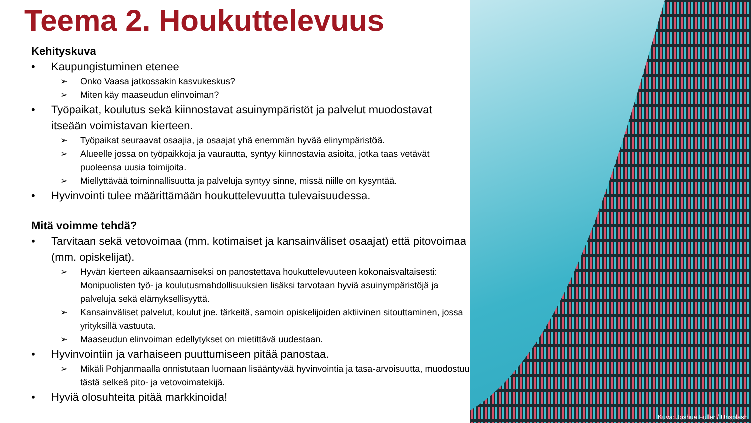Teema 2. Houkuttelevuus
Kehityskuva
• Kaupungistuminen etenee
➢ Onko Vaasa jatkossakin kasvukeskus?
➢ Miten käy maaseudun elinvoiman?
• Työpaikat, koulutus sekä kiinnostavat asuinympäristöt ja palvelut muodostavat itseään voimistavan kierteen.
➢ Työpaikat seuraavat osaajia, ja osaajat yhä enemmän hyvää elinympäristöä.
➢ Alueelle jossa on työpaikkoja ja vaurautta, syntyy kiinnostavia asioita, jotka taas vetävät puoleensa uusia toimijoita.
➢ Miellyttävää toiminnallisuutta ja palveluja syntyy sinne, missä niille on kysyntää.
• Hyvinvointi tulee määrittämään houkuttelevuutta tulevaisuudessa.
Mitä voimme tehdä?
• Tarvitaan sekä vetovoimaa (mm. kotimaiset ja kansainväliset osaajat) että pitovoimaa (mm. opiskelijat).
➢ Hyvän kierteen aikaansaamiseksi on panostettava houkuttelevuuteen kokonaisvaltaisesti: Monipuolisten työ- ja koulutusmahdollisuuksien lisäksi tarvotaan hyviä asuinympäristöjä ja palveluja sekä elämyksellisyyttä.
➢ Kansainväliset palvelut, koulut jne. tärkeitä, samoin opiskelijoiden aktiivinen sitouttaminen, jossa yrityksillä vastuuta.
➢ Maaseudun elinvoiman edellytykset on mietittävä uudestaan.
• Hyvinvointiin ja varhaiseen puuttumiseen pitää panostaa.
➢ Mikäli Pohjanmaalla onnistutaan luomaan lisääntyvää hyvinvointia ja tasa-arvoisuutta, muodostuu tästä selkeä pito- ja vetovoimatekijä.
• Hyviä olosuhteita pitää markkinoida!
Kuva: Joshua Fuller / Unsplash